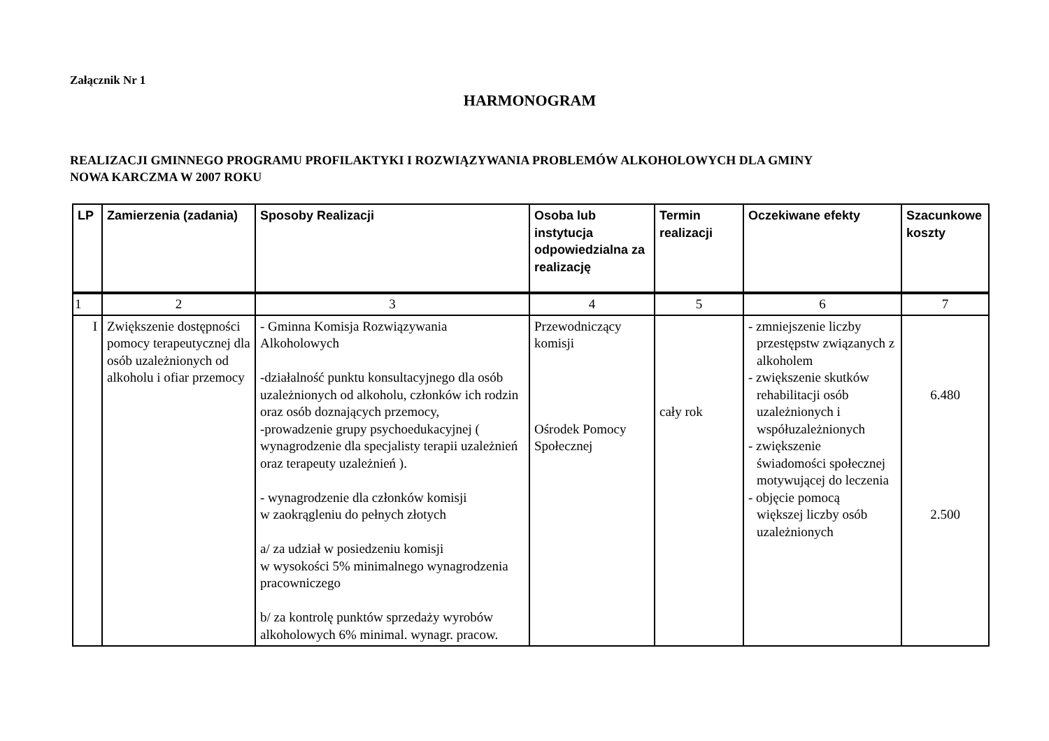Załącznik Nr 1
HARMONOGRAM
REALIZACJI GMINNEGO PROGRAMU PROFILAKTYKI I ROZWIĄZYWANIA PROBLEMÓW ALKOHOLOWYCH DLA GMINY
NOWA KARCZMA W 2007 ROKU
| LP | Zamierzenia (zadania) | Sposoby Realizacji | Osoba lub instytucja odpowiedzialna za realizację | Termin realizacji | Oczekiwane efekty | Szacunkowe koszty |
| --- | --- | --- | --- | --- | --- | --- |
| 1 | 2 | 3 | 4 | 5 | 6 | 7 |
| I | Zwiększenie dostępności pomocy terapeutycznej dla osób uzależnionych od alkoholu i ofiar przemocy | - Gminna Komisja Rozwiązywania Alkoholowych -działalność punktu konsultacyjnego dla osób uzależnionych od alkoholu, członków ich rodzin oraz osób doznających przemocy, -prowadzenie grupy psychoedukacyjnej ( wynagrodzenie dla specjalisty terapii uzależnień oraz terapeuty uzależnień ). - wynagrodzenie dla członków komisji w zaokrągleniu do pełnych złotych a/ za udział w posiedzeniu komisji w wysokości 5% minimalnego wynagrodzenia pracowniczego b/ za kontrolę punktów sprzedaży wyrobów alkoholowych 6% minimal. wynagr. pracow. | Przewodniczący komisji Ośrodek Pomocy Społecznej | cały rok | - zmniejszenie liczby przestępstw związanych z alkoholem - zwiększenie skutków rehabilitacji osób uzależnionych i współuzależnionych - zwiększenie świadomości społecznej motywującej do leczenia - objęcie pomocą większej liczby osób uzależnionych | 6.480 2.500 |